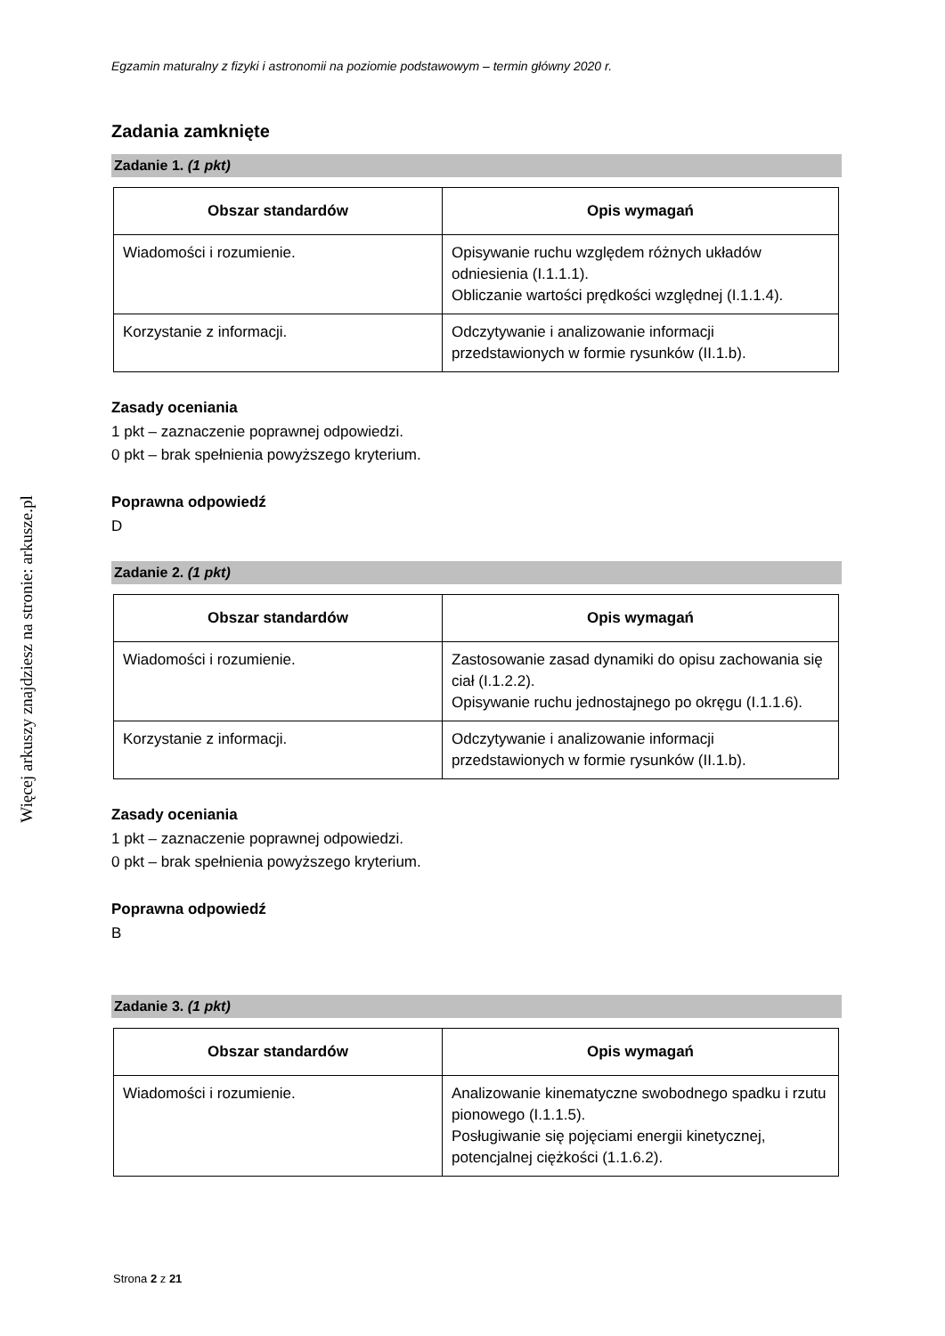Więcej arkuszy znajdziesz na stronie: arkusze.pl
Egzamin maturalny z fizyki i astronomii na poziomie podstawowym – termin główny 2020 r.
Zadania zamknięte
Zadanie 1. (1 pkt)
| Obszar standardów | Opis wymagań |
| --- | --- |
| Wiadomości i rozumienie. | Opisywanie ruchu względem różnych układów odniesienia (I.1.1.1). Obliczanie wartości prędkości względnej (I.1.1.4). |
| Korzystanie z informacji. | Odczytywanie i analizowanie informacji przedstawionych w formie rysunków (II.1.b). |
Zasady oceniania
1 pkt – zaznaczenie poprawnej odpowiedzi.
0 pkt – brak spełnienia powyższego kryterium.
Poprawna odpowiedź
D
Zadanie 2. (1 pkt)
| Obszar standardów | Opis wymagań |
| --- | --- |
| Wiadomości i rozumienie. | Zastosowanie zasad dynamiki do opisu zachowania się ciał (I.1.2.2). Opisywanie ruchu jednostajnego po okręgu (I.1.1.6). |
| Korzystanie z informacji. | Odczytywanie i analizowanie informacji przedstawionych w formie rysunków (II.1.b). |
Zasady oceniania
1 pkt – zaznaczenie poprawnej odpowiedzi.
0 pkt – brak spełnienia powyższego kryterium.
Poprawna odpowiedź
B
Zadanie 3. (1 pkt)
| Obszar standardów | Opis wymagań |
| --- | --- |
| Wiadomości i rozumienie. | Analizowanie kinematyczne swobodnego spadku i rzutu pionowego (I.1.1.5). Posługiwanie się pojęciami energii kinetycznej, potencjalnej ciężkości (1.1.6.2). |
Strona 2 z 21